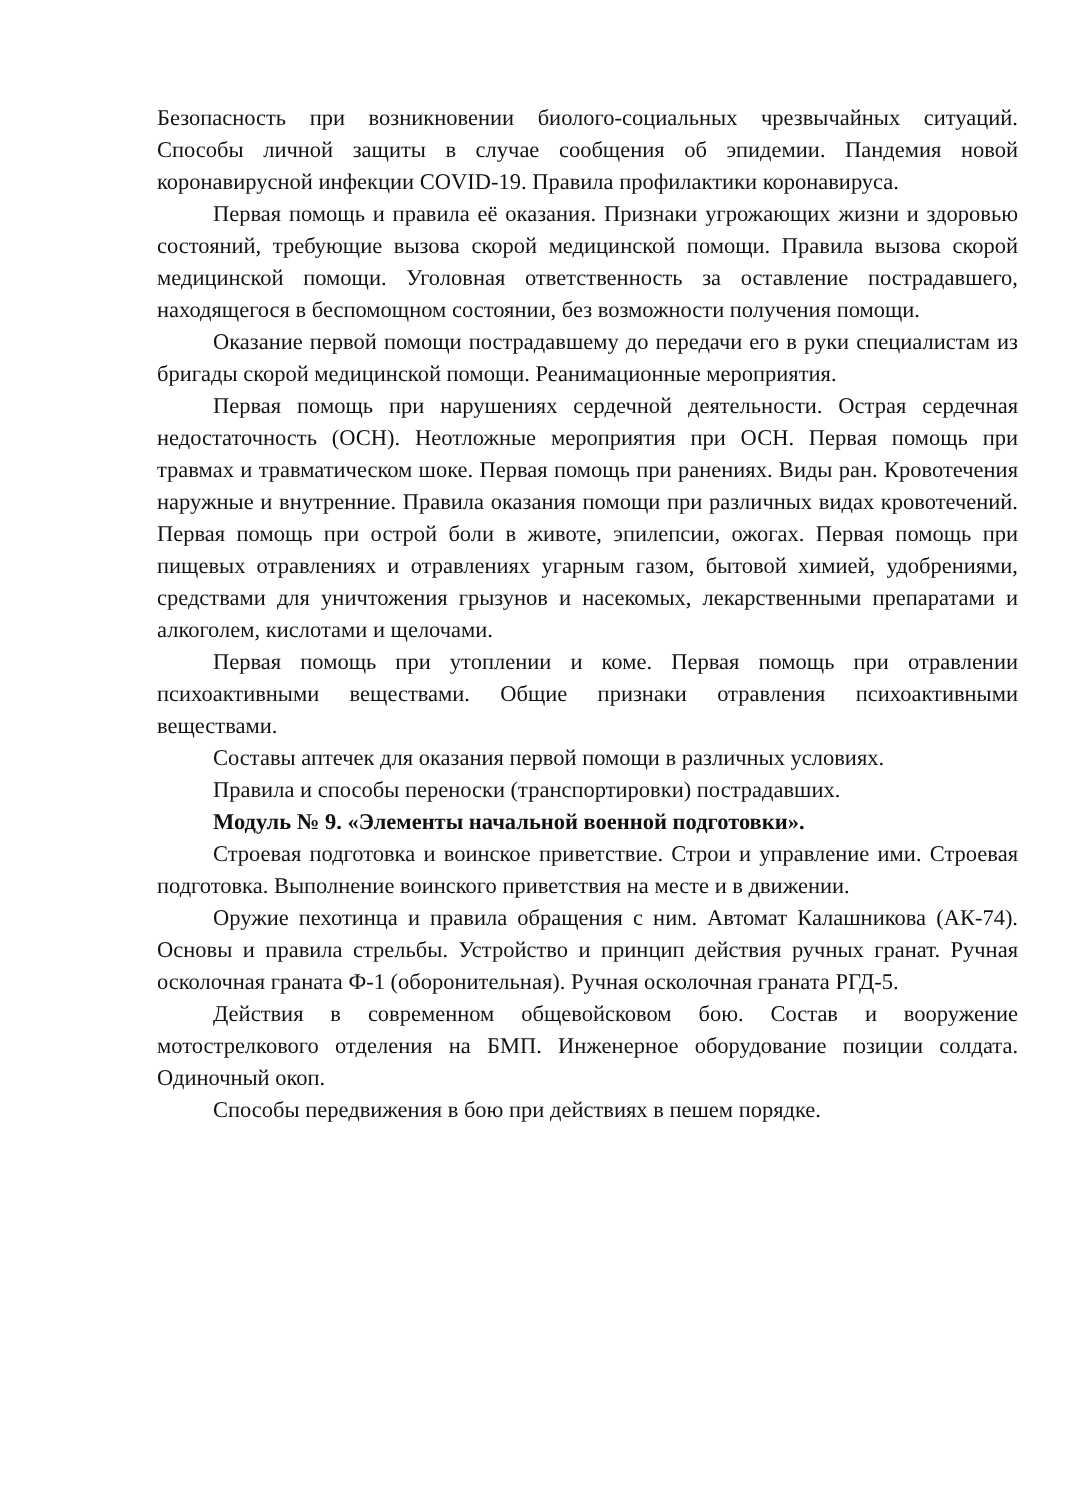Безопасность при возникновении биолого-социальных чрезвычайных ситуаций. Способы личной защиты в случае сообщения об эпидемии. Пандемия новой коронавирусной инфекции COVID-19. Правила профилактики коронавируса.
Первая помощь и правила её оказания. Признаки угрожающих жизни и здоровью состояний, требующие вызова скорой медицинской помощи. Правила вызова скорой медицинской помощи. Уголовная ответственность за оставление пострадавшего, находящегося в беспомощном состоянии, без возможности получения помощи.
Оказание первой помощи пострадавшему до передачи его в руки специалистам из бригады скорой медицинской помощи. Реанимационные мероприятия.
Первая помощь при нарушениях сердечной деятельности. Острая сердечная недостаточность (ОСН). Неотложные мероприятия при ОСН. Первая помощь при травмах и травматическом шоке. Первая помощь при ранениях. Виды ран. Кровотечения наружные и внутренние. Правила оказания помощи при различных видах кровотечений. Первая помощь при острой боли в животе, эпилепсии, ожогах. Первая помощь при пищевых отравлениях и отравлениях угарным газом, бытовой химией, удобрениями, средствами для уничтожения грызунов и насекомых, лекарственными препаратами и алкоголем, кислотами и щелочами.
Первая помощь при утоплении и коме. Первая помощь при отравлении психоактивными веществами. Общие признаки отравления психоактивными веществами.
Составы аптечек для оказания первой помощи в различных условиях.
Правила и способы переноски (транспортировки) пострадавших.
Модуль № 9. «Элементы начальной военной подготовки».
Строевая подготовка и воинское приветствие. Строи и управление ими. Строевая подготовка. Выполнение воинского приветствия на месте и в движении.
Оружие пехотинца и правила обращения с ним. Автомат Калашникова (АК-74). Основы и правила стрельбы. Устройство и принцип действия ручных гранат. Ручная осколочная граната Ф-1 (оборонительная). Ручная осколочная граната РГД-5.
Действия в современном общевойсковом бою. Состав и вооружение мотострелкового отделения на БМП. Инженерное оборудование позиции солдата. Одиночный окоп.
Способы передвижения в бою при действиях в пешем порядке.